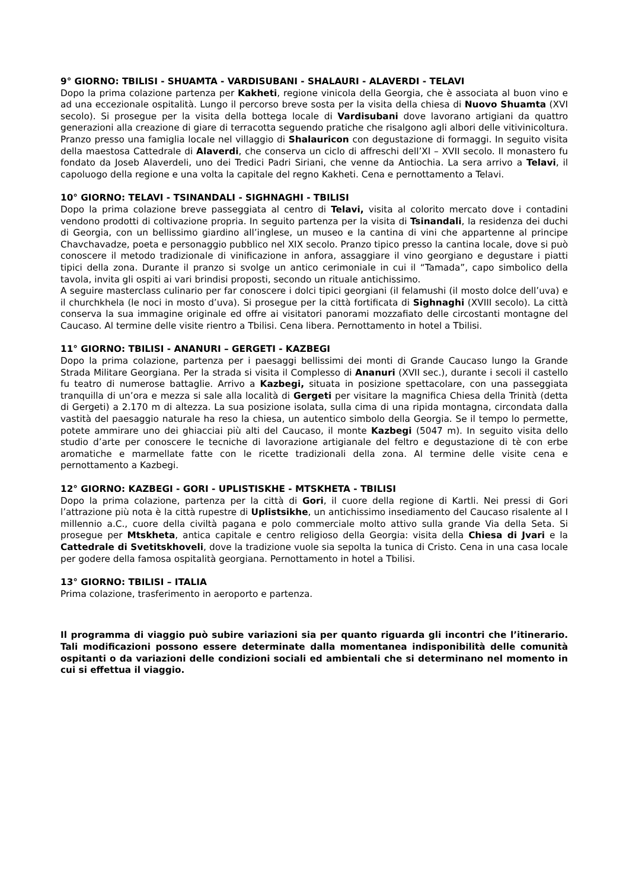9° GIORNO: TBILISI - SHUAMTA - VARDISUBANI - SHALAURI - ALAVERDI - TELAVI
Dopo la prima colazione partenza per Kakheti, regione vinicola della Georgia, che è associata al buon vino e ad una eccezionale ospitalità. Lungo il percorso breve sosta per la visita della chiesa di Nuovo Shuamta (XVI secolo). Si prosegue per la visita della bottega locale di Vardisubani dove lavorano artigiani da quattro generazioni alla creazione di giare di terracotta seguendo pratiche che risalgono agli albori delle vitivinicoltura. Pranzo presso una famiglia locale nel villaggio di Shalauricon con degustazione di formaggi. In seguito visita della maestosa Cattedrale di Alaverdi, che conserva un ciclo di affreschi dell’XI – XVII secolo. Il monastero fu fondato da Joseb Alaverdeli, uno dei Tredici Padri Siriani, che venne da Antiochia. La sera arrivo a Telavi, il capoluogo della regione e una volta la capitale del regno Kakheti. Cena e pernottamento a Telavi.
10° GIORNO: TELAVI - TSINANDALI - SIGHNAGHI - TBILISI
Dopo la prima colazione breve passeggiata al centro di Telavi, visita al colorito mercato dove i contadini vendono prodotti di coltivazione propria. In seguito partenza per la visita di Tsinandali, la residenza dei duchi di Georgia, con un bellissimo giardino all’inglese, un museo e la cantina di vini che appartenne al principe Chavchavadze, poeta e personaggio pubblico nel XIX secolo. Pranzo tipico presso la cantina locale, dove si può conoscere il metodo tradizionale di vinificazione in anfora, assaggiare il vino georgiano e degustare i piatti tipici della zona. Durante il pranzo si svolge un antico cerimoniale in cui il “Tamada”, capo simbolico della tavola, invita gli ospiti ai vari brindisi proposti, secondo un rituale antichissimo.
A seguire masterclass culinario per far conoscere i dolci tipici georgiani (il felamushi (il mosto dolce dell’uva) e il churchkhela (le noci in mosto d’uva). Si prosegue per la città fortificata di Sighnaghi (XVIII secolo). La città conserva la sua immagine originale ed offre ai visitatori panorami mozzafiato delle circostanti montagne del Caucaso. Al termine delle visite rientro a Tbilisi. Cena libera. Pernottamento in hotel a Tbilisi.
11° GIORNO: TBILISI - ANANURI – GERGETI - KAZBEGI
Dopo la prima colazione, partenza per i paesaggi bellissimi dei monti di Grande Caucaso lungo la Grande Strada Militare Georgiana. Per la strada si visita il Complesso di Ananuri (XVII sec.), durante i secoli il castello fu teatro di numerose battaglie. Arrivo a Kazbegi, situata in posizione spettacolare, con una passeggiata tranquilla di un’ora e mezza si sale alla località di Gergeti per visitare la magnifica Chiesa della Trinità (detta di Gergeti) a 2.170 m di altezza. La sua posizione isolata, sulla cima di una ripida montagna, circondata dalla vastità del paesaggio naturale ha reso la chiesa, un autentico simbolo della Georgia. Se il tempo lo permette, potete ammirare uno dei ghiacciai più alti del Caucaso, il monte Kazbegi (5047 m). In seguito visita dello studio d’arte per conoscere le tecniche di lavorazione artigianale del feltro e degustazione di tè con erbe aromatiche e marmellate fatte con le ricette tradizionali della zona. Al termine delle visite cena e pernottamento a Kazbegi.
12° GIORNO: KAZBEGI - GORI - UPLISTISKHE - MTSKHETA - TBILISI
Dopo la prima colazione, partenza per la città di Gori, il cuore della regione di Kartli. Nei pressi di Gori l’attrazione più nota è la città rupestre di Uplistsikhe, un antichissimo insediamento del Caucaso risalente al I millennio a.C., cuore della civiltà pagana e polo commerciale molto attivo sulla grande Via della Seta. Si prosegue per Mtskheta, antica capitale e centro religioso della Georgia: visita della Chiesa di Jvari e la Cattedrale di Svetitskhoveli, dove la tradizione vuole sia sepolta la tunica di Cristo. Cena in una casa locale per godere della famosa ospitalità georgiana. Pernottamento in hotel a Tbilisi.
13° GIORNO: TBILISI – ITALIA
Prima colazione, trasferimento in aeroporto e partenza.
Il programma di viaggio può subire variazioni sia per quanto riguarda gli incontri che l’itinerario. Tali modificazioni possono essere determinate dalla momentanea indisponibilità delle comunità ospitanti o da variazioni delle condizioni sociali ed ambientali che si determinano nel momento in cui si effettua il viaggio.